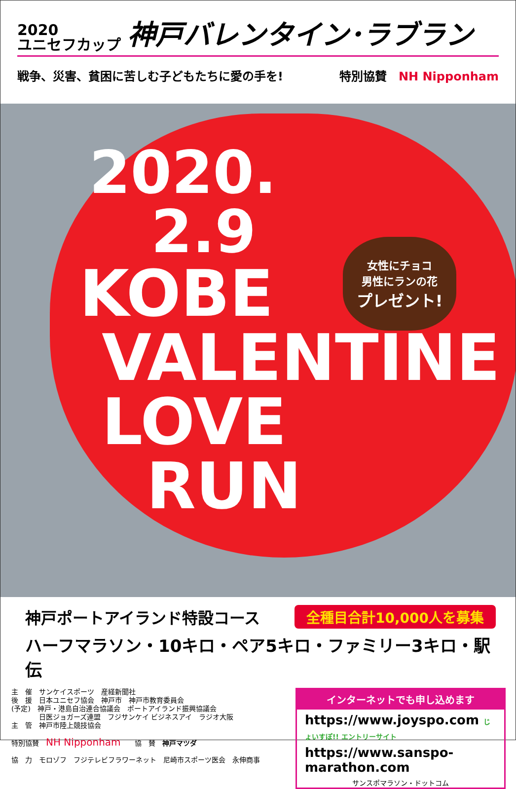2020
ユニセフカップ
神戸バレンタイン･ラブラン
戦争、災害、貧困に苦しむ子どもたちに愛の手を! 特別協賛　NH Nipponham
2020.
2.9
KOBE
VALENTINE
LOVE
RUN
女性にチョコ
男性にランの花
プレゼント!
神戸ポートアイランド特設コース 全種目合計10,000人を募集
ハーフマラソン・10キロ・ペア5キロ・ファミリー3キロ・駅伝
主　催　サンケイスポーツ　産経新聞社
後　援　日本ユニセフ協会　神戸市　神戸市教育委員会
(予定)　神戸・港島自治連合協議会　ポートアイランド振興協議会
　　　　日医ジョガーズ連盟　フジサンケイ ビジネスアイ　ラジオ大阪
主　管　神戸市陸上競技協会
特別協賛　NH Nipponham　　協　賛　神戸マツダ
協　力　モロゾフ　フジテレビフラワーネット　尼崎市スポーツ医会　永伸商事
インターネットでも申し込めます
https://www.joyspo.com じょいすぽ!! エントリーサイト
https://www.sanspo-marathon.com
サンスポマラソン・ドットコム